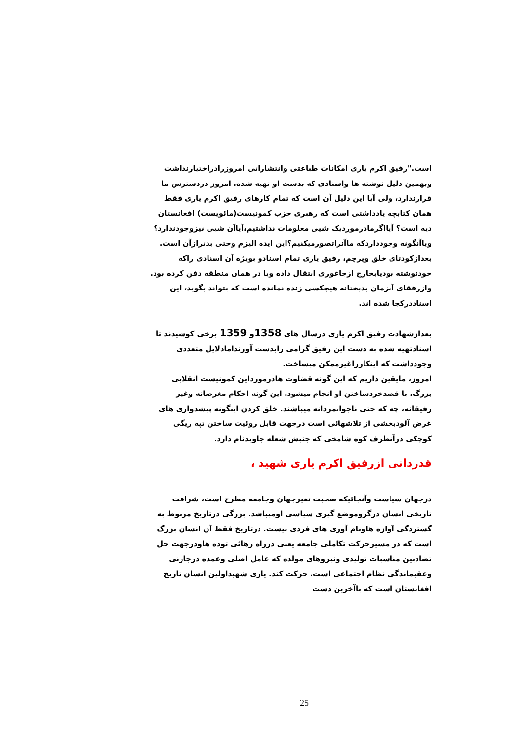است."رفیق اکرم یاری امکانات طباعتی وانتشاراتی امروزرادراختیارنداشت وبهمین دلیل نوشته ها واسنادی که بدست او تهیه شده، امروز دردسترس ما قرارندارد، ولی آیا این دلیل آن است که تمام کارهای رفیق اکرم یاری فقط همان کتابچه یادداشتی است که رهبری حزب کمونیست(مائویست) افغانستان دیه است؟ آیااگرمادرموردیک شیی معلومات نداشتیم،آیاآن شیی نیزوجودندارد؟ ویاآنگونه وجودداردکه ماآنراتصورمیکنیم؟این ایده الیزم وحتی بدترازآن است. بعدازکودتای خلق وپرچم، رفیق یاری تمام اسنادو بویژه آن اسنادی راکه خودنوشته بودیابخارج ازجاغوری انتقال داده ویا در همان منطقه دفن کرده بود. وازرفقای آنزمان بدبختانه هیچکسی زنده نمانده است که بتواند بگوید، این اسناددرکجا شده اند.
بعدازشهادت رفیق اکرم یاری درسال های 1358و 1359 برخی کوشیدند تا اسنادتهیه شده به دست این رفیق گرامی رابدست آورندامادلایل متعددی وجودداشت که اینکارراغیرممکن میساخت.
امروز، مایقین داریم که این گونه قضاوت هادرمورداین کمونیست انقلابی بزرگ، با قصدخردساختن او انجام میشود. این گونه احکام مغرضانه وغیر رفیقانه، چه که حتی ناجوانمردانه میباشند. خلق کردن اینگونه پیشدواری های غرض آلودبخشی از تلاشهائی است درجهت قابل روئیت ساختن تپه ریگی کوچکی درآنطرف کوه شامخی که جنبش شعله جاویدنام دارد.
قدردانی ازرفیق اکرم یاری شهید ،
درجهان سیاست وآنجائیکه صحبت تغیرجهان وجامعه مطرح است، شرافت تاریخی انسان درگروموضع گیری سیاسی اومیباشد. بزرگی درتاریخ مربوط به گستردگی آوازه هاونام آوری های فردی نیست. درتاریخ فقط آن انسان بزرگ است که در مسیرحرکت تکاملی جامعه یعنی درراه رهائی توده هاودرجهت حل تضادبین مناسبات تولیدی ونیروهای مولده که عامل اصلی وعمده درجازنی وعقبماندگی نظام اجتماعی است، حرکت کند. یاری شهیداولین انسان تاریخ افغانستان است که باآخرین دست
25